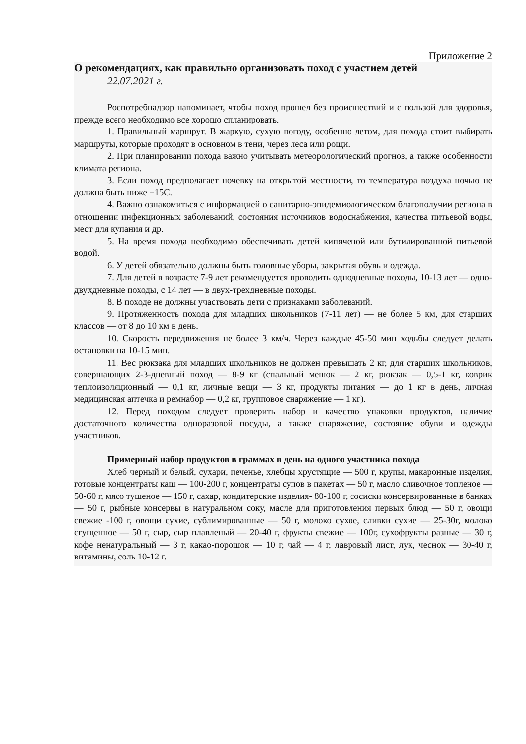Приложение 2
О рекомендациях, как правильно организовать поход с участием детей
22.07.2021 г.
Роспотребнадзор напоминает, чтобы поход прошел без происшествий и с пользой для здоровья, прежде всего необходимо все хорошо спланировать.
1. Правильный маршрут. В жаркую, сухую погоду, особенно летом, для похода стоит выбирать маршруты, которые проходят в основном в тени, через леса или рощи.
2. При планировании похода важно учитывать метеорологический прогноз, а также особенности климата региона.
3. Если поход предполагает ночевку на открытой местности, то температура воздуха ночью не должна быть ниже +15С.
4. Важно ознакомиться с информацией о санитарно-эпидемиологическом благополучии региона в отношении инфекционных заболеваний, состояния источников водоснабжения, качества питьевой воды, мест для купания и др.
5. На время похода необходимо обеспечивать детей кипяченой или бутилированной питьевой водой.
6. У детей обязательно должны быть головные уборы, закрытая обувь и одежда.
7. Для детей в возрасте 7-9 лет рекомендуется проводить однодневные походы, 10-13 лет — одно-двухдневные походы, с 14 лет — в двух-трехдневные походы.
8. В походе не должны участвовать дети с признаками заболеваний.
9. Протяженность похода для младших школьников (7-11 лет) — не более 5 км, для старших классов — от 8 до 10 км в день.
10. Скорость передвижения не более 3 км/ч. Через каждые 45-50 мин ходьбы следует делать остановки на 10-15 мин.
11. Вес рюкзака для младших школьников не должен превышать 2 кг, для старших школьников, совершающих 2-3-дневный поход — 8-9 кг (спальный мешок — 2 кг, рюкзак — 0,5-1 кг, коврик теплоизоляционный — 0,1 кг, личные вещи — 3 кг, продукты питания — до 1 кг в день, личная медицинская аптечка и ремнабор — 0,2 кг, групповое снаряжение — 1 кг).
12. Перед походом следует проверить набор и качество упаковки продуктов, наличие достаточного количества одноразовой посуды, а также снаряжение, состояние обуви и одежды участников.
Примерный набор продуктов в граммах в день на одного участника похода
Хлеб черный и белый, сухари, печенье, хлебцы хрустящие — 500 г, крупы, макаронные изделия, готовые концентраты каш — 100-200 г, концентраты супов в пакетах — 50 г, масло сливочное топленое — 50-60 г, мясо тушеное — 150 г, сахар, кондитерские изделия- 80-100 г, сосиски консервированные в банках — 50 г, рыбные консервы в натуральном соку, масле для приготовления первых блюд — 50 г, овощи свежие -100 г, овощи сухие, сублимированные — 50 г, молоко сухое, сливки сухие — 25-30г, молоко сгущенное — 50 г, сыр, сыр плавленый — 20-40 г, фрукты свежие — 100г, сухофрукты разные — 30 г, кофе ненатуральный — 3 г, какао-порошок — 10 г, чай — 4 г, лавровый лист, лук, чеснок — 30-40 г, витамины, соль 10-12 г.